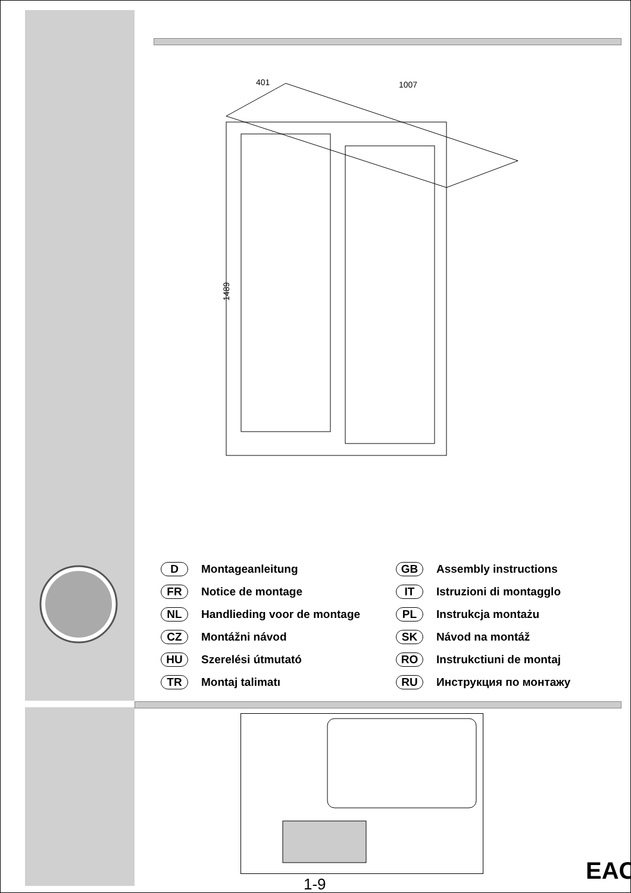401
1007
1489
D Montageanleitung
GB Assembly instructions
FR Notice de montage
IT Istruzioni di montagglo
NL Handlieding voor de montage
PL Instrukcja montażu
CZ Montážni návod
SK Návod na montáž
HU Szerelési útmutató
RO Instrukctiuni de montaj
TR Montaj talimatı
RU Инструкция по монтажу
1-9 EAC